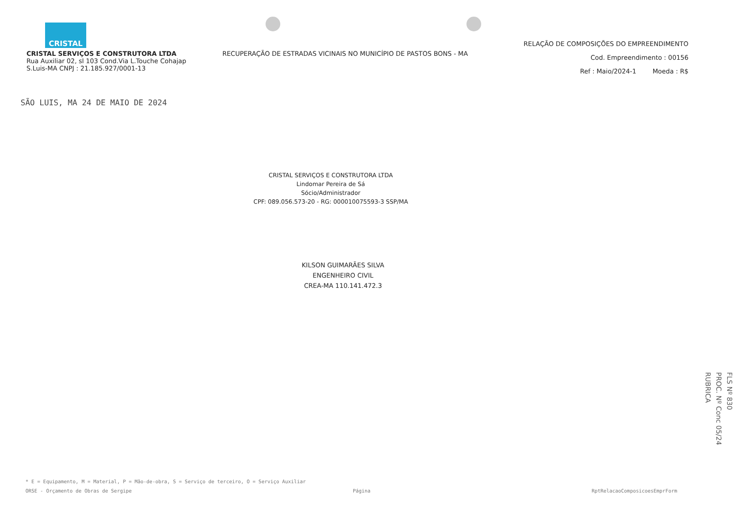CRISTAL
CRISTAL SERVIÇOS E CONSTRUTORA LTDA
Rua Auxiliar 02, sl 103 Cond.Via L.Touche Cohajap
S.Luis-MA CNPJ : 21.185.927/0001-13
RECUPERAÇÃO DE ESTRADAS VICINAIS NO MUNICÍPIO DE PASTOS BONS - MA
RELAÇÃO DE COMPOSIÇÕES DO EMPREENDIMENTO
Cod. Empreendimento : 00156
Ref : Maio/2024-1 Moeda : R$
SÃO LUIS, MA 24 DE MAIO DE 2024
CRISTAL SERVIÇOS E CONSTRUTORA LTDA
Lindomar Pereira de Sá
Sócio/Administrador
CPF: 089.056.573-20 - RG: 000010075593-3 SSP/MA
KILSON GUIMARÃES SILVA
ENGENHEIRO CIVIL
CREA-MA 110.141.472.3
FLS Nº 830
PROC. Nº Conc 05/24
RUBRICA
* E = Equipamento, M = Material, P = Mão-de-obra, S = Serviço de terceiro, O = Serviço Auxiliar
ORSE - Orçamento de Obras de Sergipe Página RptRelacaoComposicoesEmprForm